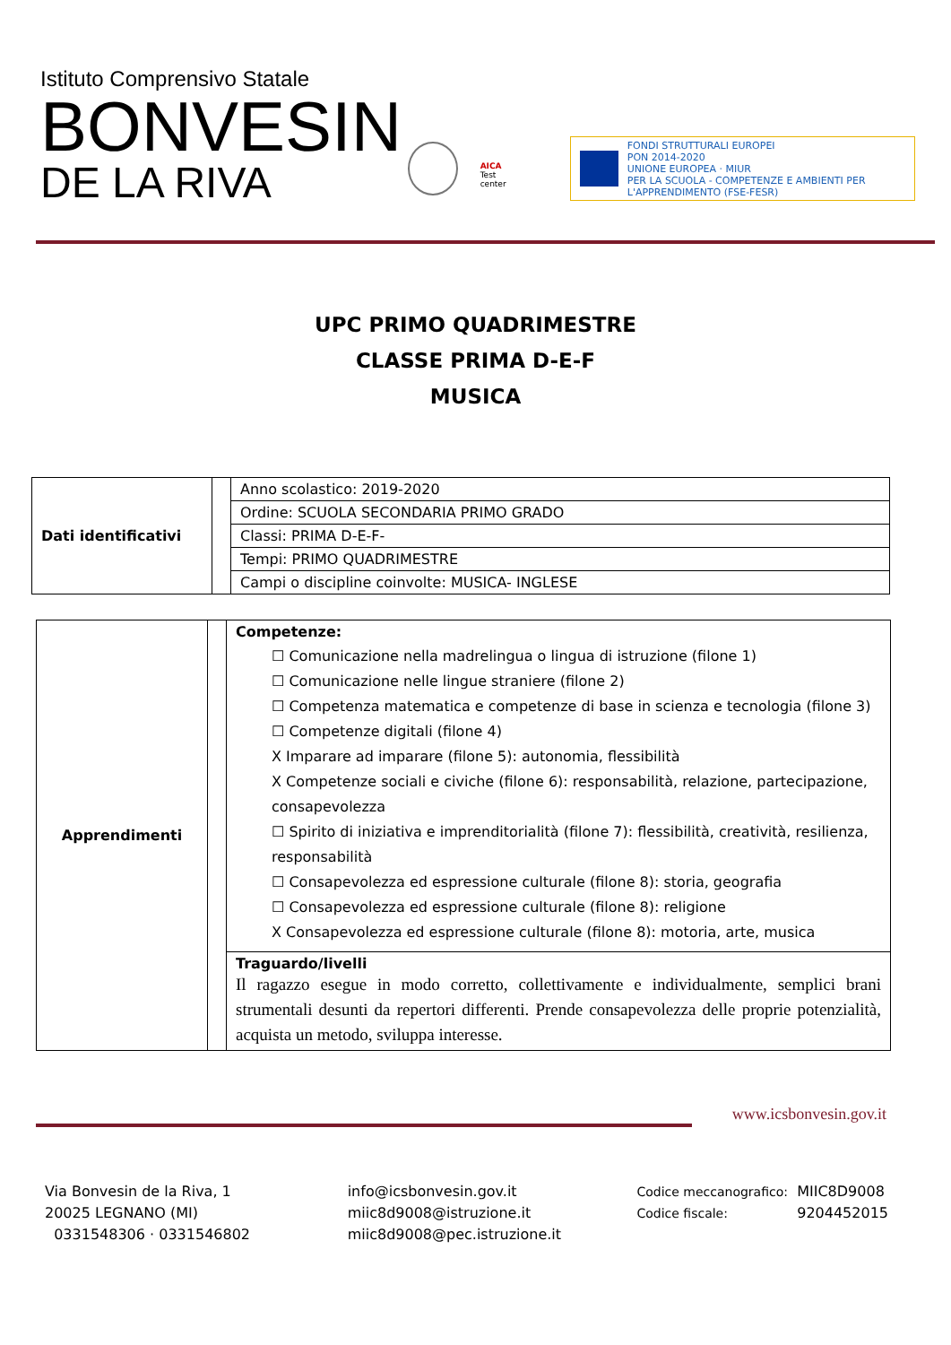Istituto Comprensivo Statale
BONVESIN
DE LA RIVA
AICA
Test center
FONDI STRUTTURALI EUROPEI
PON 2014-2020
UNIONE EUROPEA · MIUR
PER LA SCUOLA - COMPETENZE E AMBIENTI PER L'APPRENDIMENTO (FSE-FESR)
UPC PRIMO QUADRIMESTRE
CLASSE PRIMA D-E-F
MUSICA
| Dati identificativi | | Anno scolastico: 2019-2020 |
| | | Ordine: SCUOLA SECONDARIA PRIMO GRADO |
| | | Classi: PRIMA D-E-F- |
| | | Tempi: PRIMO QUADRIMESTRE |
| | | Campi o discipline coinvolte: MUSICA- INGLESE |
| Apprendimenti | | Competenze: ☐ Comunicazione nella madrelingua o lingua di istruzione (filone 1) ☐ Comunicazione nelle lingue straniere (filone 2) ☐ Competenza matematica e competenze di base in scienza e tecnologia (filone 3) ☐ Competenze digitali (filone 4) X Imparare ad imparare (filone 5): autonomia, flessibilità X Competenze sociali e civiche (filone 6): responsabilità, relazione, partecipazione, consapevolezza ☐ Spirito di iniziativa e imprenditorialità (filone 7): flessibilità, creatività, resilienza, responsabilità ☐ Consapevolezza ed espressione culturale (filone 8): storia, geografia ☐ Consapevolezza ed espressione culturale (filone 8): religione X Consapevolezza ed espressione culturale (filone 8): motoria, arte, musica |
| | | Traguardo/livelli Il ragazzo esegue in modo corretto, collettivamente e individualmente, semplici brani strumentali desunti da repertori differenti. Prende consapevolezza delle proprie potenzialità, acquista un metodo, sviluppa interesse. |
www.icsbonvesin.gov.it
Via Bonvesin de la Riva, 1
20025 LEGNANO (MI)
0331548306 · 0331546802
info@icsbonvesin.gov.it
miic8d9008@istruzione.it
miic8d9008@pec.istruzione.it
Codice meccanografico:
Codice fiscale:
MIIC8D9008
9204452015